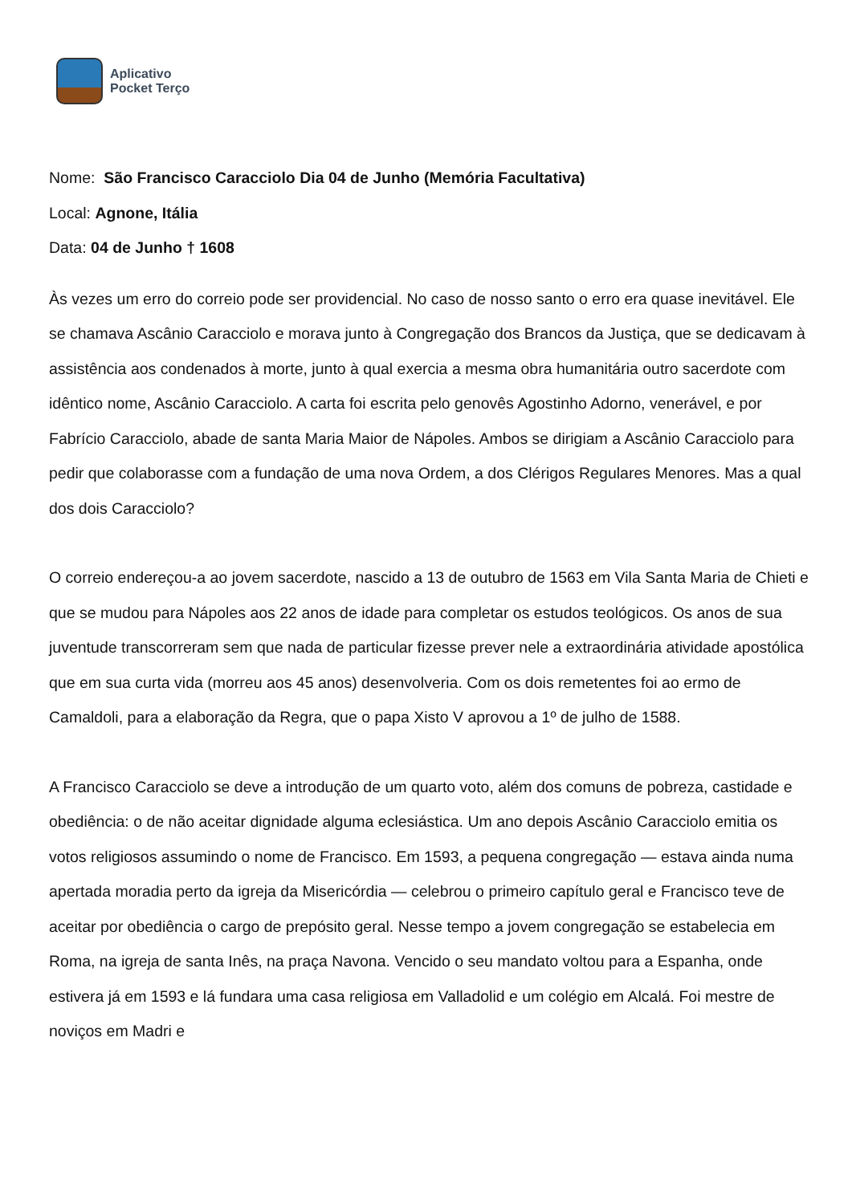Aplicativo
Pocket Terço
Nome: São Francisco Caracciolo Dia 04 de Junho (Memória Facultativa)
Local: Agnone, Itália
Data: 04 de Junho † 1608
Às vezes um erro do correio pode ser providencial. No caso de nosso santo o erro era quase inevitável. Ele se chamava Ascânio Caracciolo e morava junto à Congregação dos Brancos da Justiça, que se dedicavam à assistência aos condenados à morte, junto à qual exercia a mesma obra humanitária outro sacerdote com idêntico nome, Ascânio Caracciolo. A carta foi escrita pelo genovês Agostinho Adorno, venerável, e por Fabrício Caracciolo, abade de santa Maria Maior de Nápoles. Ambos se dirigiam a Ascânio Caracciolo para pedir que colaborasse com a fundação de uma nova Ordem, a dos Clérigos Regulares Menores. Mas a qual dos dois Caracciolo?
O correio endereçou-a ao jovem sacerdote, nascido a 13 de outubro de 1563 em Vila Santa Maria de Chieti e que se mudou para Nápoles aos 22 anos de idade para completar os estudos teológicos. Os anos de sua juventude transcorreram sem que nada de particular fizesse prever nele a extraordinária atividade apostólica que em sua curta vida (morreu aos 45 anos) desenvolveria. Com os dois remetentes foi ao ermo de Camaldoli, para a elaboração da Regra, que o papa Xisto V aprovou a 1º de julho de 1588.
A Francisco Caracciolo se deve a introdução de um quarto voto, além dos comuns de pobreza, castidade e obediência: o de não aceitar dignidade alguma eclesiástica. Um ano depois Ascânio Caracciolo emitia os votos religiosos assumindo o nome de Francisco. Em 1593, a pequena congregação — estava ainda numa apertada moradia perto da igreja da Misericórdia — celebrou o primeiro capítulo geral e Francisco teve de aceitar por obediência o cargo de prepósito geral. Nesse tempo a jovem congregação se estabelecia em Roma, na igreja de santa Inês, na praça Navona. Vencido o seu mandato voltou para a Espanha, onde estivera já em 1593 e lá fundara uma casa religiosa em Valladolid e um colégio em Alcalá. Foi mestre de noviços em Madri e